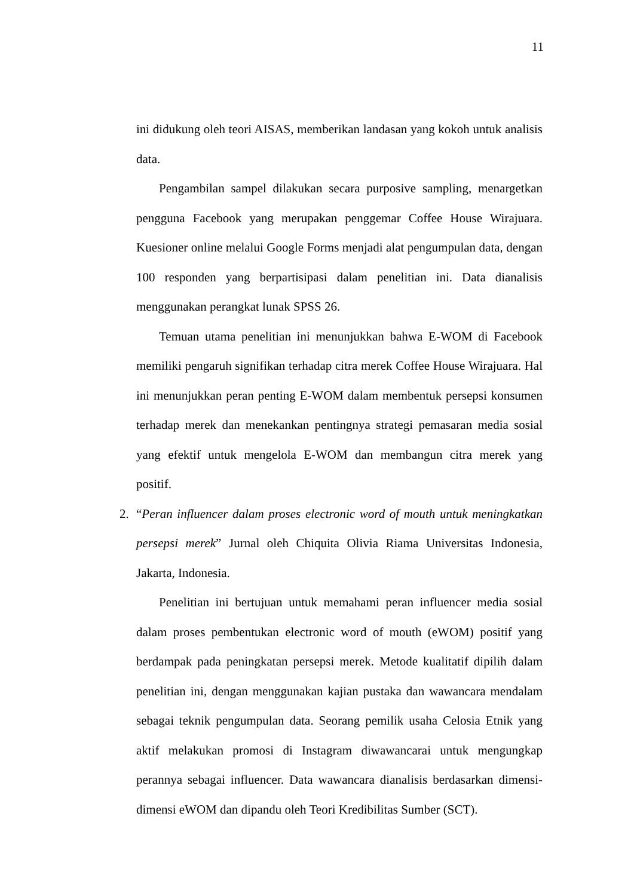11
ini didukung oleh teori AISAS, memberikan landasan yang kokoh untuk analisis data.
Pengambilan sampel dilakukan secara purposive sampling, menargetkan pengguna Facebook yang merupakan penggemar Coffee House Wirajuara. Kuesioner online melalui Google Forms menjadi alat pengumpulan data, dengan 100 responden yang berpartisipasi dalam penelitian ini. Data dianalisis menggunakan perangkat lunak SPSS 26.
Temuan utama penelitian ini menunjukkan bahwa E-WOM di Facebook memiliki pengaruh signifikan terhadap citra merek Coffee House Wirajuara. Hal ini menunjukkan peran penting E-WOM dalam membentuk persepsi konsumen terhadap merek dan menekankan pentingnya strategi pemasaran media sosial yang efektif untuk mengelola E-WOM dan membangun citra merek yang positif.
2. “Peran influencer dalam proses electronic word of mouth untuk meningkatkan persepsi merek” Jurnal oleh Chiquita Olivia Riama Universitas Indonesia, Jakarta, Indonesia.
Penelitian ini bertujuan untuk memahami peran influencer media sosial dalam proses pembentukan electronic word of mouth (eWOM) positif yang berdampak pada peningkatan persepsi merek. Metode kualitatif dipilih dalam penelitian ini, dengan menggunakan kajian pustaka dan wawancara mendalam sebagai teknik pengumpulan data. Seorang pemilik usaha Celosia Etnik yang aktif melakukan promosi di Instagram diwawancarai untuk mengungkap perannya sebagai influencer. Data wawancara dianalisis berdasarkan dimensi-dimensi eWOM dan dipandu oleh Teori Kredibilitas Sumber (SCT).